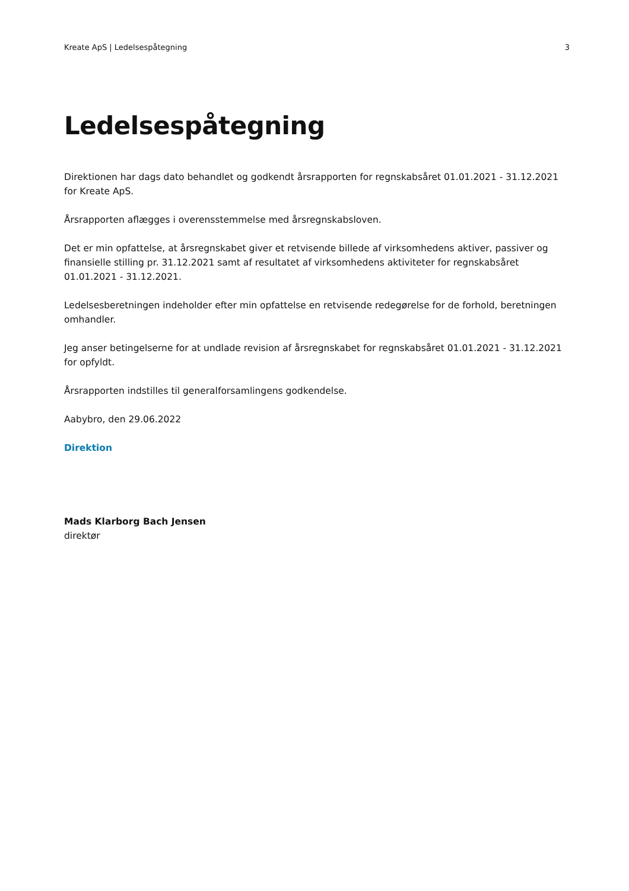Kreate ApS | Ledelsespåtegning 3
Ledelsespåtegning
Direktionen har dags dato behandlet og godkendt årsrapporten for regnskabsåret 01.01.2021 - 31.12.2021 for Kreate ApS.
Årsrapporten aflægges i overensstemmelse med årsregnskabsloven.
Det er min opfattelse, at årsregnskabet giver et retvisende billede af virksomhedens aktiver, passiver og finansielle stilling pr. 31.12.2021 samt af resultatet af virksomhedens aktiviteter for regnskabsåret 01.01.2021 - 31.12.2021.
Ledelsesberetningen indeholder efter min opfattelse en retvisende redegørelse for de forhold, beretningen omhandler.
Jeg anser betingelserne for at undlade revision af årsregnskabet for regnskabsåret 01.01.2021 - 31.12.2021 for opfyldt.
Årsrapporten indstilles til generalforsamlingens godkendelse.
Aabybro, den 29.06.2022
Direktion
Mads Klarborg Bach Jensen
direktør